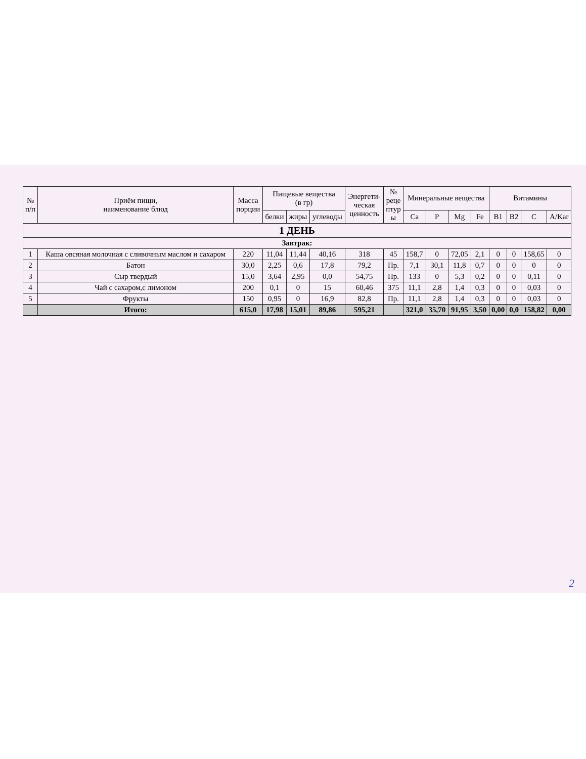| № п/п | Приём пищи, наименование блюд | Масса порции | Пищевые вещества (в гр) | | | Энергети- ческая ценность | № реце птур ы | Минеральные вещества | | | | Витамины | | | |
| --- | --- | --- | --- | --- | --- | --- | --- | --- | --- | --- | --- | --- | --- | --- | --- |
| | | | белки | жиры | углеводы | | | Ca | P | Mg | Fe | B1 | B2 | C | A/Kar |
| 1 ДЕНЬ | | | | | | | | | | | | | | | |
| Завтрак: | | | | | | | | | | | | | | | |
| 1 | Каша овсяная молочная с сливочным маслом и сахаром | 220 | 11,04 | 11,44 | 40,16 | 318 | 45 | 158,7 | 0 | 72,05 | 2,1 | 0 | 0 | 158,65 | 0 |
| 2 | Батон | 30,0 | 2,25 | 0,6 | 17,8 | 79,2 | Пр. | 7,1 | 30,1 | 11,8 | 0,7 | 0 | 0 | 0 | 0 |
| 3 | Сыр твердый | 15,0 | 3,64 | 2,95 | 0,0 | 54,75 | Пр. | 133 | 0 | 5,3 | 0,2 | 0 | 0 | 0,11 | 0 |
| 4 | Чай с сахаром,с лимоном | 200 | 0,1 | 0 | 15 | 60,46 | 375 | 11,1 | 2,8 | 1,4 | 0,3 | 0 | 0 | 0,03 | 0 |
| 5 | Фрукты | 150 | 0,95 | 0 | 16,9 | 82,8 | Пр. | 11,1 | 2,8 | 1,4 | 0,3 | 0 | 0 | 0,03 | 0 |
| | Итого: | 615,0 | 17,98 | 15,01 | 89,86 | 595,21 | | 321,0 | 35,70 | 91,95 | 3,50 | 0,00 | 0,0 | 158,82 | 0,00 |
2